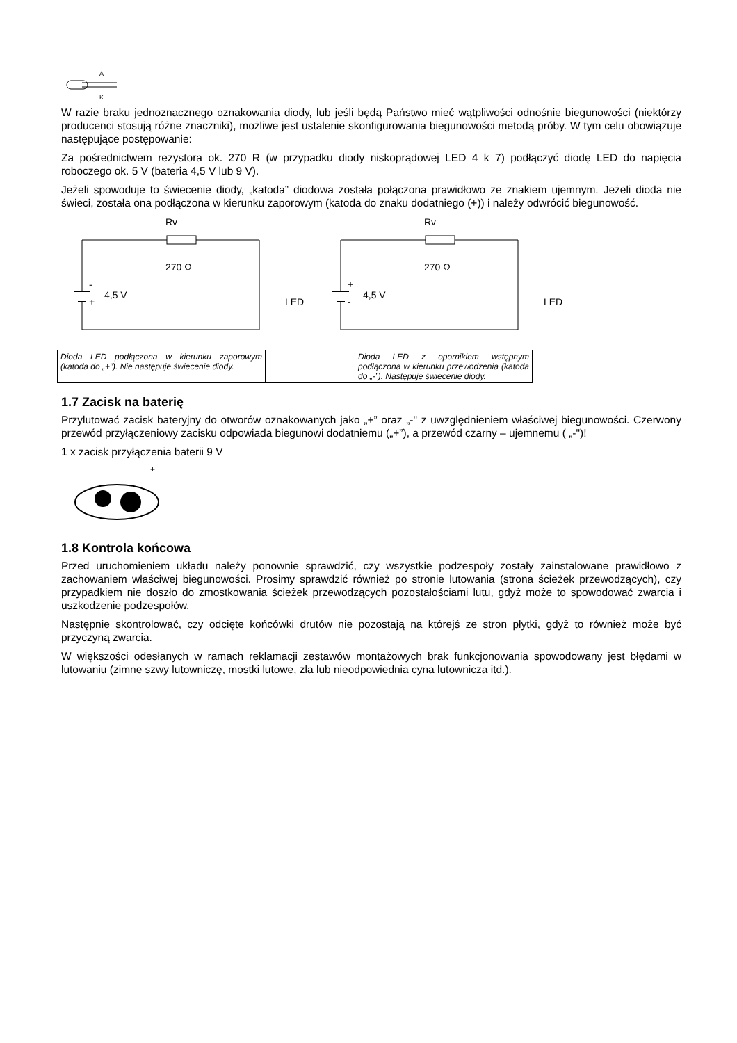A
K
W razie braku jednoznacznego oznakowania diody, lub jeśli będą Państwo mieć wątpliwości odnośnie biegunowości (niektórzy producenci stosują różne znaczniki), możliwe jest ustalenie skonfigurowania biegunowości metodą próby. W tym celu obowiązuje następujące postępowanie:
Za pośrednictwem rezystora ok. 270 R (w przypadku diody niskoprądowej LED 4 k 7) podłączyć diodę LED do napięcia roboczego ok. 5 V (bateria 4,5 V lub 9 V).
Jeżeli spowoduje to świecenie diody, „katoda” diodowa została połączona prawidłowo ze znakiem ujemnym. Jeżeli dioda nie świeci, została ona podłączona w kierunku zaporowym (katoda do znaku dodatniego (+)) i należy odwrócić biegunowość.
Rv
-
+
4,5 V
270 Ω
LED
Rv
+
-
4,5 V
270 Ω
LED
| Dioda LED podłączona w kierunku zaporowym (katoda do „+”). Nie następuje świecenie diody. | | Dioda LED z opornikiem wstępnym podłączona w kierunku przewodzenia (katoda do „-”). Następuje świecenie diody. |
1.7 Zacisk na baterię
Przylutować zacisk bateryjny do otworów oznakowanych jako „+” oraz „-" z uwzględnieniem właściwej biegunowości. Czerwony przewód przyłączeniowy zacisku odpowiada biegunowi dodatniemu („+”), a przewód czarny – ujemnemu ( „-")!
1 x zacisk przyłączenia baterii 9 V
+
1.8 Kontrola końcowa
Przed uruchomieniem układu należy ponownie sprawdzić, czy wszystkie podzespoły zostały zainstalowane prawidłowo z zachowaniem właściwej biegunowości. Prosimy sprawdzić również po stronie lutowania (strona ścieżek przewodzących), czy przypadkiem nie doszło do zmostkowania ścieżek przewodzących pozostałościami lutu, gdyż może to spowodować zwarcia i uszkodzenie podzespołów.
Następnie skontrolować, czy odcięte końcówki drutów nie pozostają na którejś ze stron płytki, gdyż to również może być przyczyną zwarcia.
W większości odesłanych w ramach reklamacji zestawów montażowych brak funkcjonowania spowodowany jest błędami w lutowaniu (zimne szwy lutowniczę, mostki lutowe, zła lub nieodpowiednia cyna lutownicza itd.).